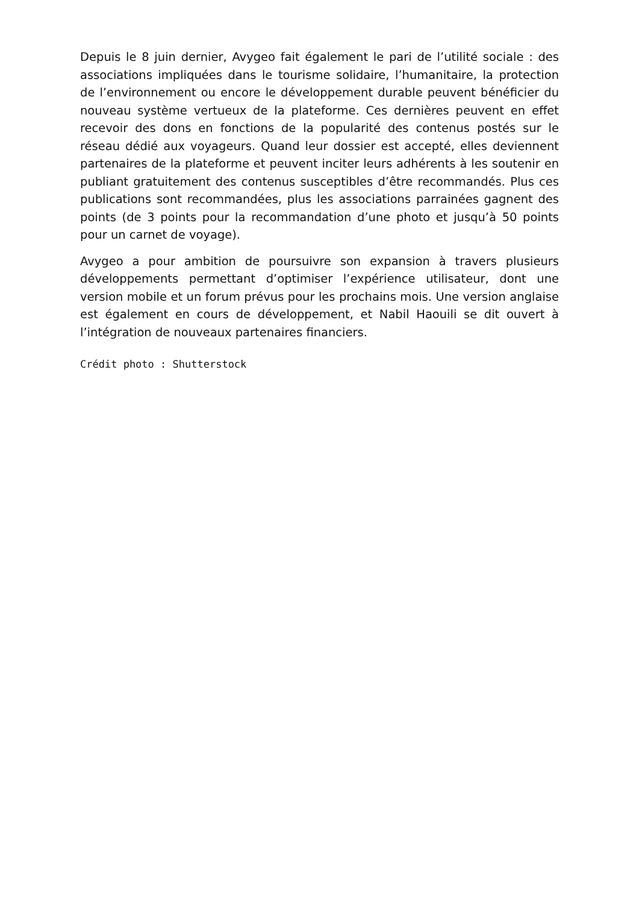Depuis le 8 juin dernier, Avygeo fait également le pari de l’utilité sociale : des associations impliquées dans le tourisme solidaire, l’humanitaire, la protection de l’environnement ou encore le développement durable peuvent bénéficier du nouveau système vertueux de la plateforme. Ces dernières peuvent en effet recevoir des dons en fonctions de la popularité des contenus postés sur le réseau dédié aux voyageurs. Quand leur dossier est accepté, elles deviennent partenaires de la plateforme et peuvent inciter leurs adhérents à les soutenir en publiant gratuitement des contenus susceptibles d’être recommandés. Plus ces publications sont recommandées, plus les associations parrainées gagnent des points (de 3 points pour la recommandation d’une photo et jusqu’à 50 points pour un carnet de voyage).
Avygeo a pour ambition de poursuivre son expansion à travers plusieurs développements permettant d’optimiser l’expérience utilisateur, dont une version mobile et un forum prévus pour les prochains mois. Une version anglaise est également en cours de développement, et Nabil Haouili se dit ouvert à l’intégration de nouveaux partenaires financiers.
Crédit photo : Shutterstock